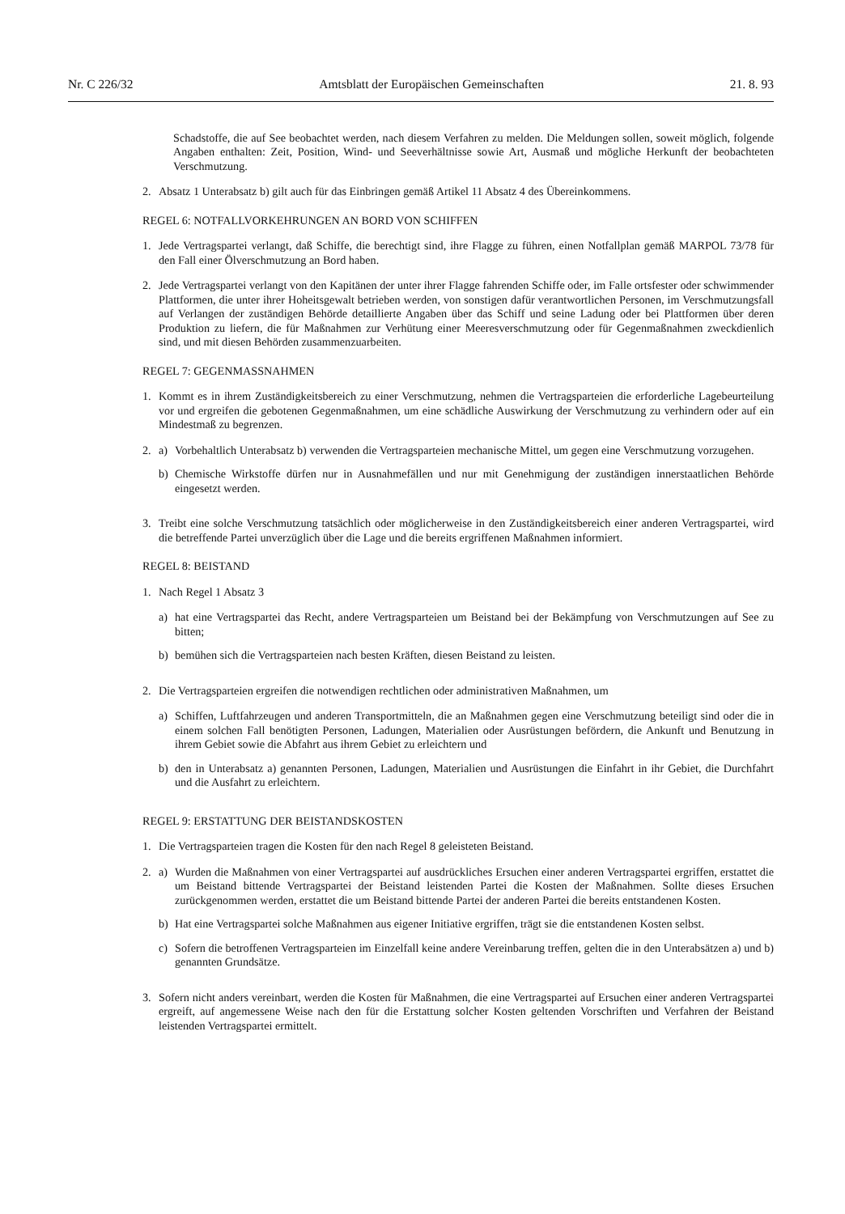Nr. C 226/32 Amtsblatt der Europäischen Gemeinschaften 21. 8. 93
Schadstoffe, die auf See beobachtet werden, nach diesem Verfahren zu melden. Die Meldungen sollen, soweit möglich, folgende Angaben enthalten: Zeit, Position, Wind- und Seeverhältnisse sowie Art, Ausmaß und mögliche Herkunft der beobachteten Verschmutzung.
2. Absatz 1 Unterabsatz b) gilt auch für das Einbringen gemäß Artikel 11 Absatz 4 des Übereinkommens.
REGEL 6: NOTFALLVORKEHRUNGEN AN BORD VON SCHIFFEN
1. Jede Vertragspartei verlangt, daß Schiffe, die berechtigt sind, ihre Flagge zu führen, einen Notfallplan gemäß MARPOL 73/78 für den Fall einer Ölverschmutzung an Bord haben.
2. Jede Vertragspartei verlangt von den Kapitänen der unter ihrer Flagge fahrenden Schiffe oder, im Falle ortsfester oder schwimmender Plattformen, die unter ihrer Hoheitsgewalt betrieben werden, von sonstigen dafür verantwortlichen Personen, im Verschmutzungsfall auf Verlangen der zuständigen Behörde detaillierte Angaben über das Schiff und seine Ladung oder bei Plattformen über deren Produktion zu liefern, die für Maßnahmen zur Verhütung einer Meeresverschmutzung oder für Gegenmaßnahmen zweckdienlich sind, und mit diesen Behörden zusammenzuarbeiten.
REGEL 7: GEGENMASSNAHMEN
1. Kommt es in ihrem Zuständigkeitsbereich zu einer Verschmutzung, nehmen die Vertragsparteien die erforderliche Lagebeurteilung vor und ergreifen die gebotenen Gegenmaßnahmen, um eine schädliche Auswirkung der Verschmutzung zu verhindern oder auf ein Mindestmaß zu begrenzen.
2. a) Vorbehaltlich Unterabsatz b) verwenden die Vertragsparteien mechanische Mittel, um gegen eine Verschmutzung vorzugehen.
b) Chemische Wirkstoffe dürfen nur in Ausnahmefällen und nur mit Genehmigung der zuständigen innerstaatlichen Behörde eingesetzt werden.
3. Treibt eine solche Verschmutzung tatsächlich oder möglicherweise in den Zuständigkeitsbereich einer anderen Vertragspartei, wird die betreffende Partei unverzüglich über die Lage und die bereits ergriffenen Maßnahmen informiert.
REGEL 8: BEISTAND
1. Nach Regel 1 Absatz 3
a) hat eine Vertragspartei das Recht, andere Vertragsparteien um Beistand bei der Bekämpfung von Verschmutzungen auf See zu bitten;
b) bemühen sich die Vertragsparteien nach besten Kräften, diesen Beistand zu leisten.
2. Die Vertragsparteien ergreifen die notwendigen rechtlichen oder administrativen Maßnahmen, um
a) Schiffen, Luftfahrzeugen und anderen Transportmitteln, die an Maßnahmen gegen eine Verschmutzung beteiligt sind oder die in einem solchen Fall benötigten Personen, Ladungen, Materialien oder Ausrüstungen befördern, die Ankunft und Benutzung in ihrem Gebiet sowie die Abfahrt aus ihrem Gebiet zu erleichtern und
b) den in Unterabsatz a) genannten Personen, Ladungen, Materialien und Ausrüstungen die Einfahrt in ihr Gebiet, die Durchfahrt und die Ausfahrt zu erleichtern.
REGEL 9: ERSTATTUNG DER BEISTANDSKOSTEN
1. Die Vertragsparteien tragen die Kosten für den nach Regel 8 geleisteten Beistand.
2. a) Wurden die Maßnahmen von einer Vertragspartei auf ausdrückliches Ersuchen einer anderen Vertragspartei ergriffen, erstattet die um Beistand bittende Vertragspartei der Beistand leistenden Partei die Kosten der Maßnahmen. Sollte dieses Ersuchen zurückgenommen werden, erstattet die um Beistand bittende Partei der anderen Partei die bereits entstandenen Kosten.
b) Hat eine Vertragspartei solche Maßnahmen aus eigener Initiative ergriffen, trägt sie die entstandenen Kosten selbst.
c) Sofern die betroffenen Vertragsparteien im Einzelfall keine andere Vereinbarung treffen, gelten die in den Unterabsätzen a) und b) genannten Grundsätze.
3. Sofern nicht anders vereinbart, werden die Kosten für Maßnahmen, die eine Vertragspartei auf Ersuchen einer anderen Vertragspartei ergreift, auf angemessene Weise nach den für die Erstattung solcher Kosten geltenden Vorschriften und Verfahren der Beistand leistenden Vertragspartei ermittelt.